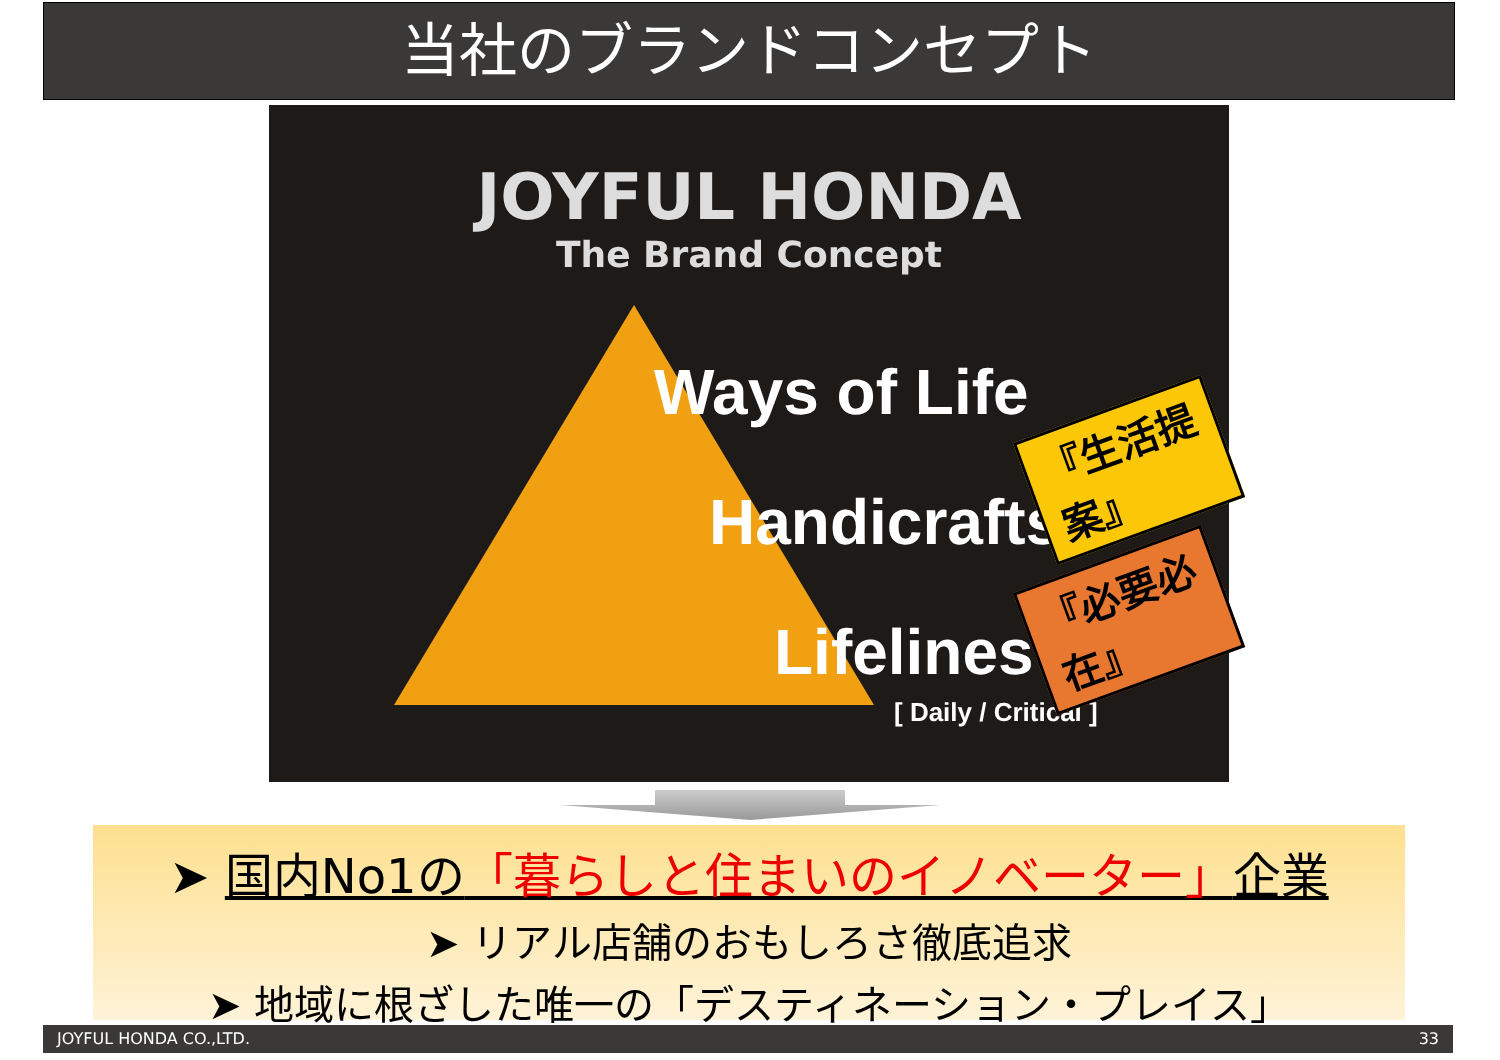当社のブランドコンセプト
JOYFUL HONDA
The Brand Concept
Ways of Life
Handicrafts
Lifelines
[ Daily / Critical ]
『生活提案』
『必要必在』
➤ 国内No1の「暮らしと住まいのイノベーター」企業
➤ リアル店舗のおもしろさ徹底追求
➤ 地域に根ざした唯一の「デスティネーション・プレイス」
JOYFUL HONDA CO.,LTD. 33